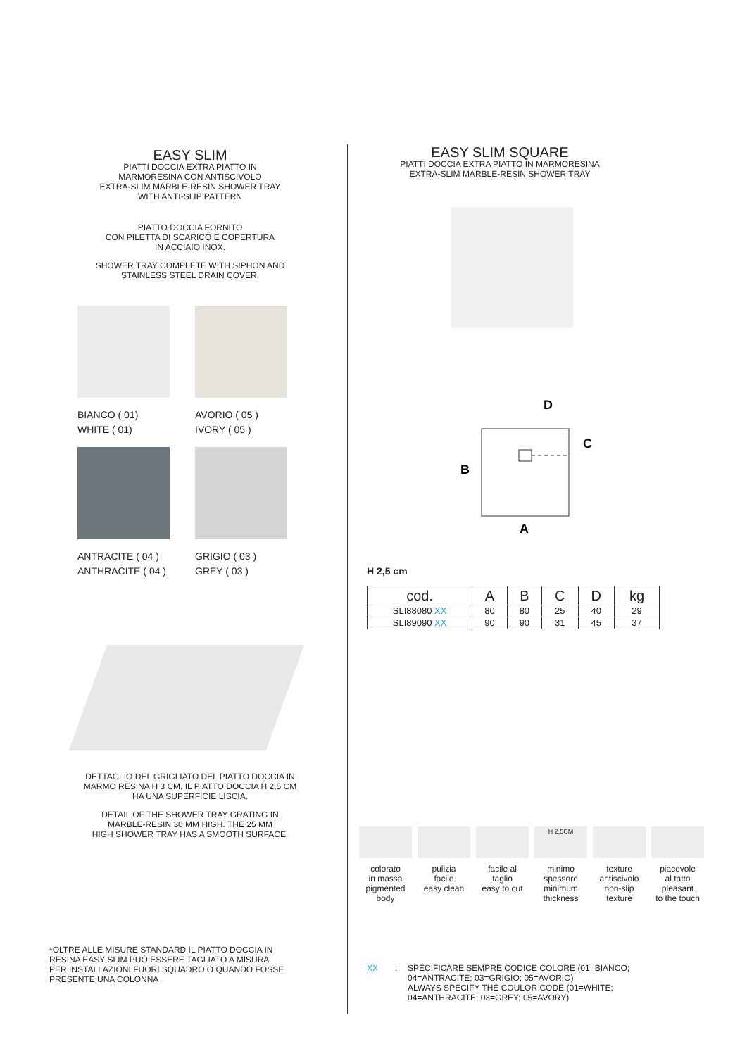EASY SLIM
PIATTI DOCCIA EXTRA PIATTO IN
MARMORESINA CON ANTISCIVOLO
EXTRA-SLIM MARBLE-RESIN SHOWER TRAY
WITH ANTI-SLIP PATTERN
PIATTO DOCCIA FORNITO
CON PILETTA DI SCARICO E COPERTURA
IN ACCIAIO INOX.
SHOWER TRAY COMPLETE WITH SIPHON AND
STAINLESS STEEL DRAIN COVER.
BIANCO ( 01)
WHITE ( 01)
AVORIO ( 05 )
IVORY ( 05 )
ANTRACITE ( 04 )
ANTHRACITE ( 04 )
GRIGIO ( 03 )
GREY ( 03 )
DETTAGLIO DEL GRIGLIATO DEL PIATTO DOCCIA IN
MARMO RESINA H 3 CM. IL PIATTO DOCCIA H 2,5 CM
HA UNA SUPERFICIE LISCIA.
DETAIL OF THE SHOWER TRAY GRATING IN
MARBLE-RESIN 30 MM HIGH. THE 25 MM
HIGH SHOWER TRAY HAS A SMOOTH SURFACE.
*OLTRE ALLE MISURE STANDARD IL PIATTO DOCCIA IN
RESINA EASY SLIM PUÒ ESSERE TAGLIATO A MISURA
PER INSTALLAZIONI FUORI SQUADRO O QUANDO FOSSE
PRESENTE UNA COLONNA
EASY SLIM SQUARE
PIATTI DOCCIA EXTRA PIATTO IN MARMORESINA
EXTRA-SLIM MARBLE-RESIN SHOWER TRAY
D
C
B
A
H 2,5 cm
| cod. | A | B | C | D | kg |
| --- | --- | --- | --- | --- | --- |
| SLI88080 XX | 80 | 80 | 25 | 40 | 29 |
| SLI89090 XX | 90 | 90 | 31 | 45 | 37 |
colorato
in massa
pigmented
body
pulizia
facile
easy clean
facile al
taglio
easy to cut
H 2,5CM
minimo
spessore
minimum
thickness
texture
antiscivolo
non-slip
texture
piacevole
al tatto
pleasant
to the touch
XX: SPECIFICARE SEMPRE CODICE COLORE (01=BIANCO;
04=ANTRACITE; 03=GRIGIO; 05=AVORIO)
ALWAYS SPECIFY THE COULOR CODE (01=WHITE;
04=ANTHRACITE; 03=GREY; 05=AVORY)